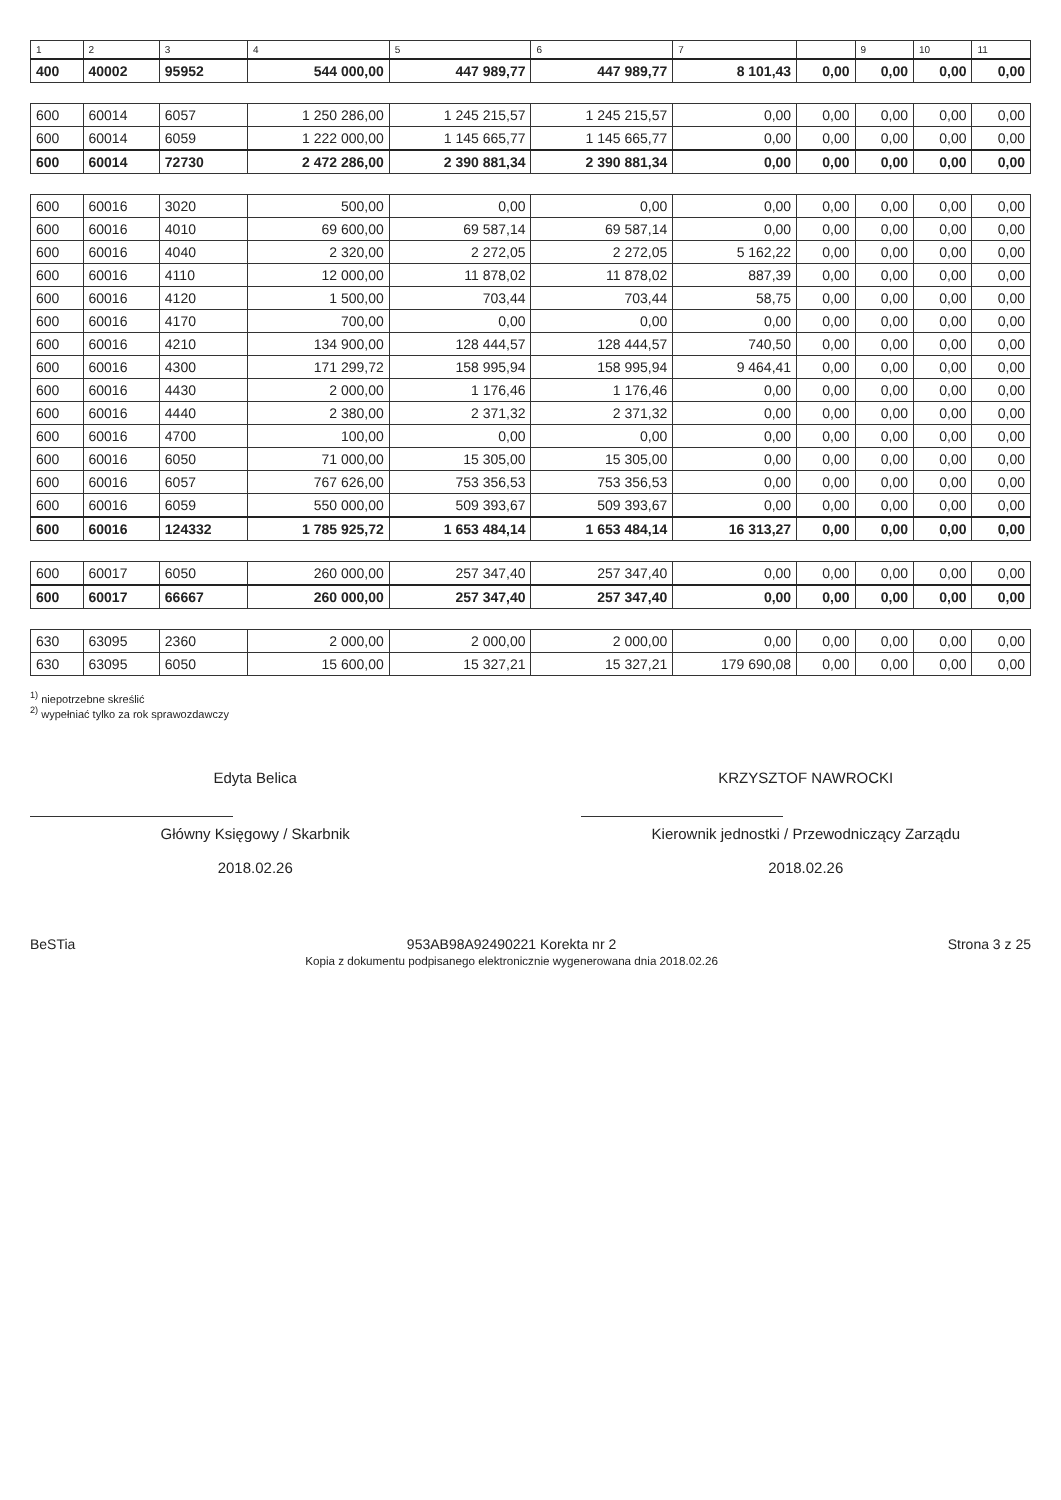| 1 | 2 | 3 | 4 | 5 | 6 | 7 | | 9 | 10 | 11 |
| --- | --- | --- | --- | --- | --- | --- | --- | --- | --- | --- |
| 400 | 40002 | 95952 | 544 000,00 | 447 989,77 | 447 989,77 | 8 101,43 | 0,00 | 0,00 | 0,00 | 0,00 |
| 600 | 60014 | 6057 | 1 250 286,00 | 1 245 215,57 | 1 245 215,57 | 0,00 | 0,00 | 0,00 | 0,00 | 0,00 |
| 600 | 60014 | 6059 | 1 222 000,00 | 1 145 665,77 | 1 145 665,77 | 0,00 | 0,00 | 0,00 | 0,00 | 0,00 |
| 600 | 60014 | 72730 | 2 472 286,00 | 2 390 881,34 | 2 390 881,34 | 0,00 | 0,00 | 0,00 | 0,00 | 0,00 |
| 600 | 60016 | 3020 | 500,00 | 0,00 | 0,00 | 0,00 | 0,00 | 0,00 | 0,00 | 0,00 |
| 600 | 60016 | 4010 | 69 600,00 | 69 587,14 | 69 587,14 | 0,00 | 0,00 | 0,00 | 0,00 | 0,00 |
| 600 | 60016 | 4040 | 2 320,00 | 2 272,05 | 2 272,05 | 5 162,22 | 0,00 | 0,00 | 0,00 | 0,00 |
| 600 | 60016 | 4110 | 12 000,00 | 11 878,02 | 11 878,02 | 887,39 | 0,00 | 0,00 | 0,00 | 0,00 |
| 600 | 60016 | 4120 | 1 500,00 | 703,44 | 703,44 | 58,75 | 0,00 | 0,00 | 0,00 | 0,00 |
| 600 | 60016 | 4170 | 700,00 | 0,00 | 0,00 | 0,00 | 0,00 | 0,00 | 0,00 | 0,00 |
| 600 | 60016 | 4210 | 134 900,00 | 128 444,57 | 128 444,57 | 740,50 | 0,00 | 0,00 | 0,00 | 0,00 |
| 600 | 60016 | 4300 | 171 299,72 | 158 995,94 | 158 995,94 | 9 464,41 | 0,00 | 0,00 | 0,00 | 0,00 |
| 600 | 60016 | 4430 | 2 000,00 | 1 176,46 | 1 176,46 | 0,00 | 0,00 | 0,00 | 0,00 | 0,00 |
| 600 | 60016 | 4440 | 2 380,00 | 2 371,32 | 2 371,32 | 0,00 | 0,00 | 0,00 | 0,00 | 0,00 |
| 600 | 60016 | 4700 | 100,00 | 0,00 | 0,00 | 0,00 | 0,00 | 0,00 | 0,00 | 0,00 |
| 600 | 60016 | 6050 | 71 000,00 | 15 305,00 | 15 305,00 | 0,00 | 0,00 | 0,00 | 0,00 | 0,00 |
| 600 | 60016 | 6057 | 767 626,00 | 753 356,53 | 753 356,53 | 0,00 | 0,00 | 0,00 | 0,00 | 0,00 |
| 600 | 60016 | 6059 | 550 000,00 | 509 393,67 | 509 393,67 | 0,00 | 0,00 | 0,00 | 0,00 | 0,00 |
| 600 | 60016 | 124332 | 1 785 925,72 | 1 653 484,14 | 1 653 484,14 | 16 313,27 | 0,00 | 0,00 | 0,00 | 0,00 |
| 600 | 60017 | 6050 | 260 000,00 | 257 347,40 | 257 347,40 | 0,00 | 0,00 | 0,00 | 0,00 | 0,00 |
| 600 | 60017 | 66667 | 260 000,00 | 257 347,40 | 257 347,40 | 0,00 | 0,00 | 0,00 | 0,00 | 0,00 |
| 630 | 63095 | 2360 | 2 000,00 | 2 000,00 | 2 000,00 | 0,00 | 0,00 | 0,00 | 0,00 | 0,00 |
| 630 | 63095 | 6050 | 15 600,00 | 15 327,21 | 15 327,21 | 179 690,08 | 0,00 | 0,00 | 0,00 | 0,00 |
<sup>1)</sup> niepotrzebne skreślić
<sup>2)</sup> wypełniać tylko za rok sprawozdawczy
Edyta Belica
Główny Księgowy / Skarbnik
2018.02.26
KRZYSZTOF NAWROCKI
Kierownik jednostki / Przewodniczący Zarządu
2018.02.26
BeSTia 953AB98A92490221 Korekta nr 2
Kopia z dokumentu podpisanego elektronicznie wygenerowana dnia 2018.02.26 Strona 3 z 25